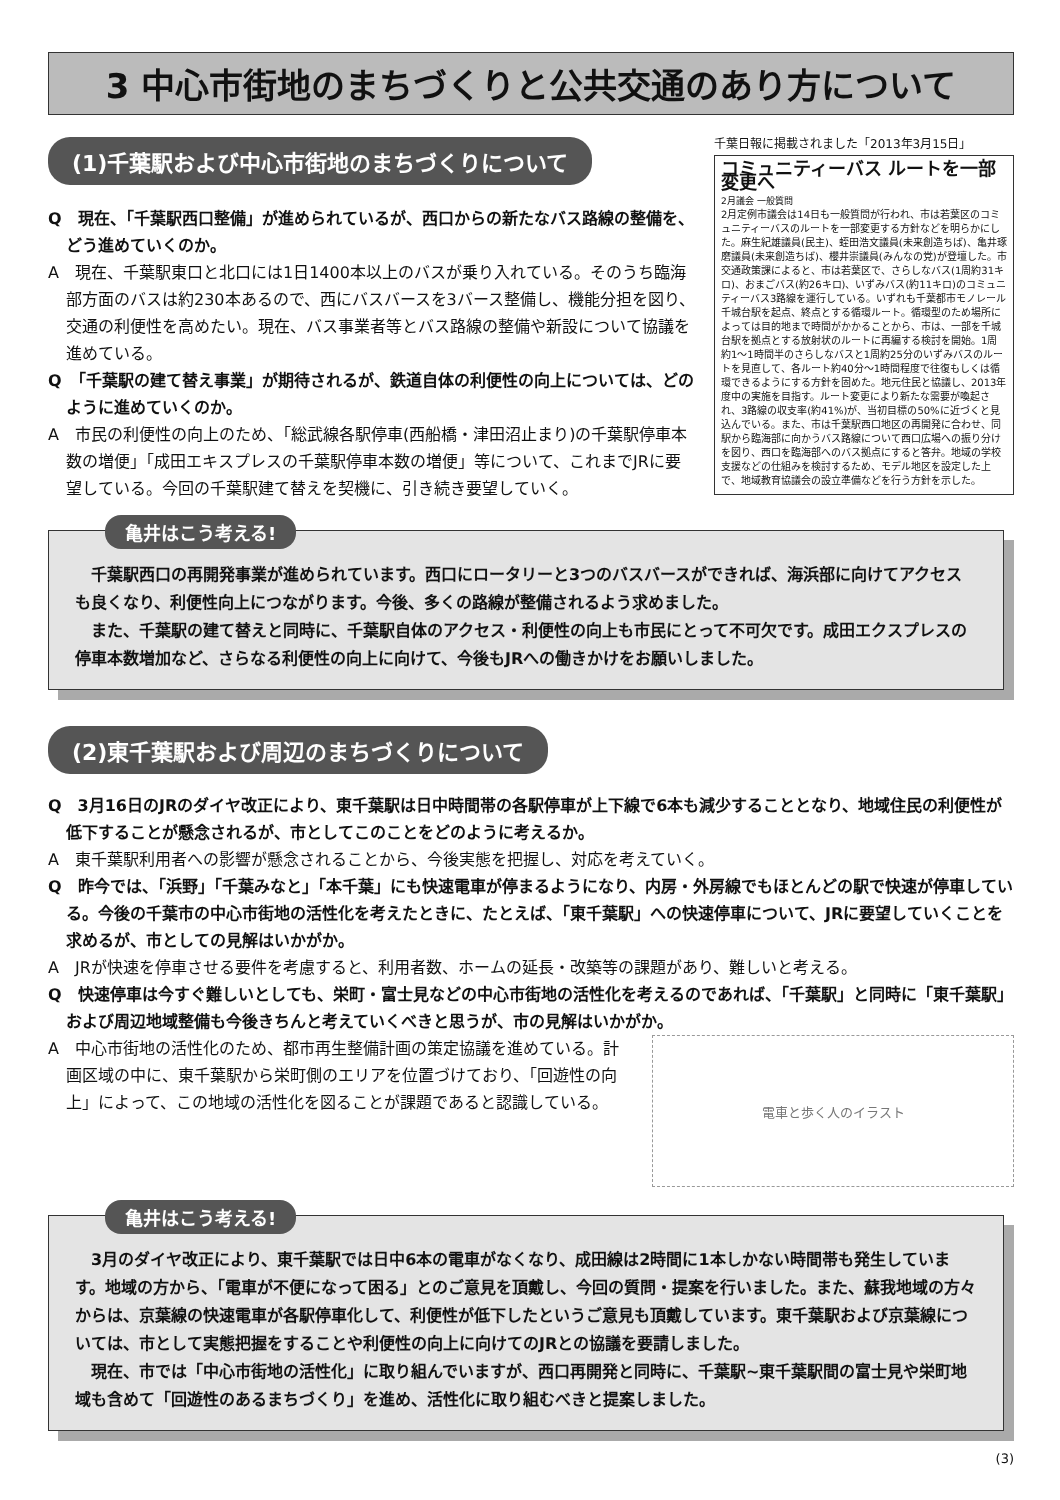3 中心市街地のまちづくりと公共交通のあり方について
(1)千葉駅および中心市街地のまちづくりについて
Q　現在、「千葉駅西口整備」が進められているが、西口からの新たなバス路線の整備を、どう進めていくのか。
A　現在、千葉駅東口と北口には1日1400本以上のバスが乗り入れている。そのうち臨海部方面のバスは約230本あるので、西にバスバースを3バース整備し、機能分担を図り、交通の利便性を高めたい。現在、バス事業者等とバス路線の整備や新設について協議を進めている。
Q　「千葉駅の建て替え事業」が期待されるが、鉄道自体の利便性の向上については、どのように進めていくのか。
A　市民の利便性の向上のため、「総武線各駅停車(西船橋・津田沼止まり)の千葉駅停車本数の増便」「成田エキスプレスの千葉駅停車本数の増便」等について、これまでJRに要望している。今回の千葉駅建て替えを契機に、引き続き要望していく。
千葉日報に掲載されました「2013年3月15日」
コミュニティーバス ルートを一部変更へ
2月議会 一般質問
2月定例市議会は14日も一般質問が行われ、市は若葉区のコミュニティーバスのルートを一部変更する方針などを明らかにした。麻生紀雄議員(民主)、蛭田浩文議員(未来創造ちば)、亀井琢磨議員(未来創造ちば)、櫻井崇議員(みんなの党)が登壇した。市交通政策課によると、市は若葉区で、さらしなバス(1周約31キロ)、おまごバス(約26キロ)、いずみバス(約11キロ)のコミュニティーバス3路線を運行している。いずれも千葉都市モノレール千城台駅を起点、終点とする循環ルート。循環型のため場所によっては目的地まで時間がかかることから、市は、一部を千城台駅を拠点とする放射状のルートに再編する検討を開始。1周約1～1時間半のさらしなバスと1周約25分のいずみバスのルートを見直して、各ルート約40分～1時間程度で往復もしくは循環できるようにする方針を固めた。地元住民と協議し、2013年度中の実施を目指す。ルート変更により新たな需要が喚起され、3路線の収支率(約41%)が、当初目標の50%に近づくと見込んでいる。また、市は千葉駅西口地区の再開発に合わせ、同駅から臨海部に向かうバス路線について西口広場への振り分けを図り、西口を臨海部へのバス拠点にすると答弁。地域の学校支援などの仕組みを検討するため、モデル地区を設定した上で、地域教育協議会の設立準備などを行う方針を示した。
亀井はこう考える!
千葉駅西口の再開発事業が進められています。西口にロータリーと3つのバスバースができれば、海浜部に向けてアクセスも良くなり、利便性向上につながります。今後、多くの路線が整備されるよう求めました。
また、千葉駅の建て替えと同時に、千葉駅自体のアクセス・利便性の向上も市民にとって不可欠です。成田エクスプレスの停車本数増加など、さらなる利便性の向上に向けて、今後もJRへの働きかけをお願いしました。
(2)東千葉駅および周辺のまちづくりについて
Q　3月16日のJRのダイヤ改正により、東千葉駅は日中時間帯の各駅停車が上下線で6本も減少することとなり、地域住民の利便性が低下することが懸念されるが、市としてこのことをどのように考えるか。
A　東千葉駅利用者への影響が懸念されることから、今後実態を把握し、対応を考えていく。
Q　昨今では、「浜野」「千葉みなと」「本千葉」にも快速電車が停まるようになり、内房・外房線でもほとんどの駅で快速が停車している。今後の千葉市の中心市街地の活性化を考えたときに、たとえば、「東千葉駅」への快速停車について、JRに要望していくことを求めるが、市としての見解はいかがか。
A　JRが快速を停車させる要件を考慮すると、利用者数、ホームの延長・改築等の課題があり、難しいと考える。
Q　快速停車は今すぐ難しいとしても、栄町・富士見などの中心市街地の活性化を考えるのであれば、「千葉駅」と同時に「東千葉駅」および周辺地域整備も今後きちんと考えていくべきと思うが、市の見解はいかがか。
A　中心市街地の活性化のため、都市再生整備計画の策定協議を進めている。計画区域の中に、東千葉駅から栄町側のエリアを位置づけており、「回遊性の向上」によって、この地域の活性化を図ることが課題であると認識している。
電車と歩く人のイラスト
亀井はこう考える!
3月のダイヤ改正により、東千葉駅では日中6本の電車がなくなり、成田線は2時間に1本しかない時間帯も発生しています。地域の方から、「電車が不便になって困る」とのご意見を頂戴し、今回の質問・提案を行いました。また、蘇我地域の方々からは、京葉線の快速電車が各駅停車化して、利便性が低下したというご意見も頂戴しています。東千葉駅および京葉線については、市として実態把握をすることや利便性の向上に向けてのJRとの協議を要請しました。
現在、市では「中心市街地の活性化」に取り組んでいますが、西口再開発と同時に、千葉駅~東千葉駅間の富士見や栄町地域も含めて「回遊性のあるまちづくり」を進め、活性化に取り組むべきと提案しました。
(3)